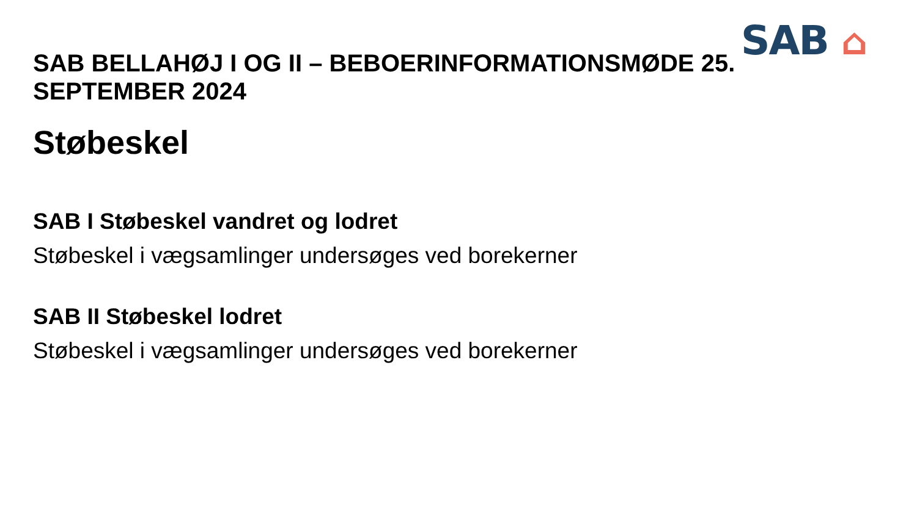SAB ⌂
SAB BELLAHØJ I OG II – BEBOERINFORMATIONSMØDE 25. SEPTEMBER 2024
Støbeskel
SAB I Støbeskel vandret og lodret
Støbeskel i vægsamlinger undersøges ved borekerner
SAB II Støbeskel lodret
Støbeskel i vægsamlinger undersøges ved borekerner